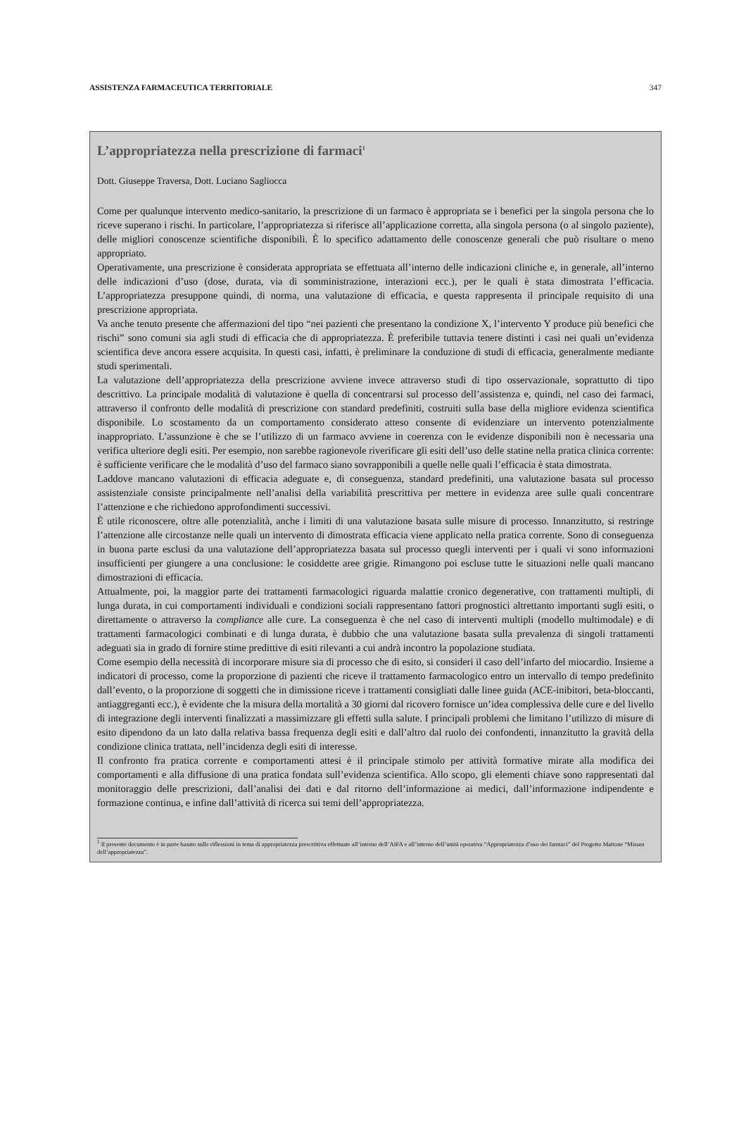ASSISTENZA FARMACEUTICA TERRITORIALE 347
L’appropriatezza nella prescrizione di farmaci<sup>1</sup>
Dott. Giuseppe Traversa, Dott. Luciano Sagliocca
Come per qualunque intervento medico-sanitario, la prescrizione di un farmaco è appropriata se i benefici per la singola persona che lo riceve superano i rischi. In particolare, l’appropriatezza si riferisce all’applicazione corretta, alla singola persona (o al singolo paziente), delle migliori conoscenze scientifiche disponibili. È lo specifico adattamento delle conoscenze generali che può risultare o meno appropriato.
Operativamente, una prescrizione è considerata appropriata se effettuata all’interno delle indicazioni cliniche e, in generale, all’interno delle indicazioni d’uso (dose, durata, via di somministrazione, interazioni ecc.), per le quali è stata dimostrata l’efficacia. L’appropriatezza presuppone quindi, di norma, una valutazione di efficacia, e questa rappresenta il principale requisito di una prescrizione appropriata.
Va anche tenuto presente che affermazioni del tipo “nei pazienti che presentano la condizione X, l’intervento Y produce più benefici che rischi” sono comuni sia agli studi di efficacia che di appropriatezza. È preferibile tuttavia tenere distinti i casi nei quali un’evidenza scientifica deve ancora essere acquisita. In questi casi, infatti, è preliminare la conduzione di studi di efficacia, generalmente mediante studi sperimentali.
La valutazione dell’appropriatezza della prescrizione avviene invece attraverso studi di tipo osservazionale, soprattutto di tipo descrittivo. La principale modalità di valutazione è quella di concentrarsi sul processo dell’assistenza e, quindi, nel caso dei farmaci, attraverso il confronto delle modalità di prescrizione con standard predefiniti, costruiti sulla base della migliore evidenza scientifica disponibile. Lo scostamento da un comportamento considerato atteso consente di evidenziare un intervento potenzialmente inappropriato. L’assunzione è che se l’utilizzo di un farmaco avviene in coerenza con le evidenze disponibili non è necessaria una verifica ulteriore degli esiti. Per esempio, non sarebbe ragionevole riverificare gli esiti dell’uso delle statine nella pratica clinica corrente: è sufficiente verificare che le modalità d’uso del farmaco siano sovrapponibili a quelle nelle quali l’efficacia è stata dimostrata.
Laddove mancano valutazioni di efficacia adeguate e, di conseguenza, standard predefiniti, una valutazione basata sul processo assistenziale consiste principalmente nell’analisi della variabilità prescrittiva per mettere in evidenza aree sulle quali concentrare l’attenzione e che richiedono approfondimenti successivi.
È utile riconoscere, oltre alle potenzialità, anche i limiti di una valutazione basata sulle misure di processo. Innanzitutto, si restringe l’attenzione alle circostanze nelle quali un intervento di dimostrata efficacia viene applicato nella pratica corrente. Sono di conseguenza in buona parte esclusi da una valutazione dell’appropriatezza basata sul processo quegli interventi per i quali vi sono informazioni insufficienti per giungere a una conclusione: le cosiddette aree grigie. Rimangono poi escluse tutte le situazioni nelle quali mancano dimostrazioni di efficacia.
Attualmente, poi, la maggior parte dei trattamenti farmacologici riguarda malattie cronico degenerative, con trattamenti multipli, di lunga durata, in cui comportamenti individuali e condizioni sociali rappresentano fattori prognostici altrettanto importanti sugli esiti, o direttamente o attraverso la compliance alle cure. La conseguenza è che nel caso di interventi multipli (modello multimodale) e di trattamenti farmacologici combinati e di lunga durata, è dubbio che una valutazione basata sulla prevalenza di singoli trattamenti adeguati sia in grado di fornire stime predittive di esiti rilevanti a cui andrà incontro la popolazione studiata.
Come esempio della necessità di incorporare misure sia di processo che di esito, si consideri il caso dell’infarto del miocardio. Insieme a indicatori di processo, come la proporzione di pazienti che riceve il trattamento farmacologico entro un intervallo di tempo predefinito dall’evento, o la proporzione di soggetti che in dimissione riceve i trattamenti consigliati dalle linee guida (ACE-inibitori, beta-bloccanti, antiaggreganti ecc.), è evidente che la misura della mortalità a 30 giorni dal ricovero fornisce un’idea complessiva delle cure e del livello di integrazione degli interventi finalizzati a massimizzare gli effetti sulla salute. I principali problemi che limitano l’utilizzo di misure di esito dipendono da un lato dalla relativa bassa frequenza degli esiti e dall’altro dal ruolo dei confondenti, innanzitutto la gravità della condizione clinica trattata, nell’incidenza degli esiti di interesse.
Il confronto fra pratica corrente e comportamenti attesi è il principale stimolo per attività formative mirate alla modifica dei comportamenti e alla diffusione di una pratica fondata sull’evidenza scientifica. Allo scopo, gli elementi chiave sono rappresentati dal monitoraggio delle prescrizioni, dall’analisi dei dati e dal ritorno dell’informazione ai medici, dall’informazione indipendente e formazione continua, e infine dall’attività di ricerca sui temi dell’appropriatezza.
<sup>1</sup> Il presente documento è in parte basato sulle riflessioni in tema di appropriatezza prescrittiva effettuate all’interno dell’AIFA e all’interno dell’unità operativa “Appropriatezza d’uso dei farmaci” del Progetto Mattone “Misura dell’appropriatezza”.